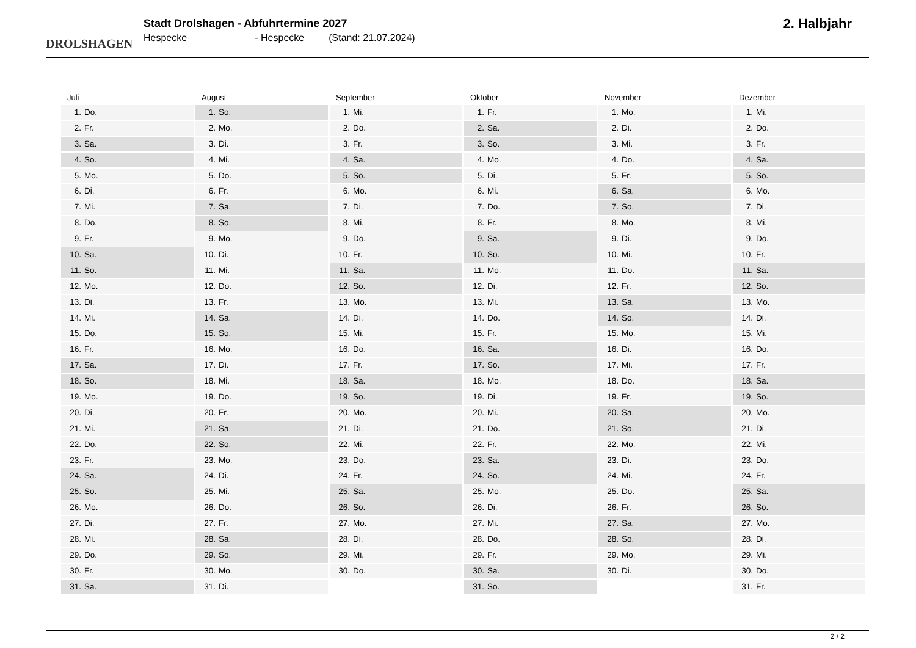DROLSHAGEN
Stadt Drolshagen - Abfuhrtermine 2027
Hespecke - Hespecke (Stand: 21.07.2024)
2. Halbjahr
Juli
1. Do.
2. Fr.
3. Sa.
4. So.
5. Mo.
6. Di.
7. Mi.
8. Do.
9. Fr.
10. Sa.
11. So.
12. Mo.
13. Di.
14. Mi.
15. Do.
16. Fr.
17. Sa.
18. So.
19. Mo.
20. Di.
21. Mi.
22. Do.
23. Fr.
24. Sa.
25. So.
26. Mo.
27. Di.
28. Mi.
29. Do.
30. Fr.
31. Sa.
August
1. So.
2. Mo.
3. Di.
4. Mi.
5. Do.
6. Fr.
7. Sa.
8. So.
9. Mo.
10. Di.
11. Mi.
12. Do.
13. Fr.
14. Sa.
15. So.
16. Mo.
17. Di.
18. Mi.
19. Do.
20. Fr.
21. Sa.
22. So.
23. Mo.
24. Di.
25. Mi.
26. Do.
27. Fr.
28. Sa.
29. So.
30. Mo.
31. Di.
September
1. Mi.
2. Do.
3. Fr.
4. Sa.
5. So.
6. Mo.
7. Di.
8. Mi.
9. Do.
10. Fr.
11. Sa.
12. So.
13. Mo.
14. Di.
15. Mi.
16. Do.
17. Fr.
18. Sa.
19. So.
20. Mo.
21. Di.
22. Mi.
23. Do.
24. Fr.
25. Sa.
26. So.
27. Mo.
28. Di.
29. Mi.
30. Do.
Oktober
1. Fr.
2. Sa.
3. So.
4. Mo.
5. Di.
6. Mi.
7. Do.
8. Fr.
9. Sa.
10. So.
11. Mo.
12. Di.
13. Mi.
14. Do.
15. Fr.
16. Sa.
17. So.
18. Mo.
19. Di.
20. Mi.
21. Do.
22. Fr.
23. Sa.
24. So.
25. Mo.
26. Di.
27. Mi.
28. Do.
29. Fr.
30. Sa.
31. So.
November
1. Mo.
2. Di.
3. Mi.
4. Do.
5. Fr.
6. Sa.
7. So.
8. Mo.
9. Di.
10. Mi.
11. Do.
12. Fr.
13. Sa.
14. So.
15. Mo.
16. Di.
17. Mi.
18. Do.
19. Fr.
20. Sa.
21. So.
22. Mo.
23. Di.
24. Mi.
25. Do.
26. Fr.
27. Sa.
28. So.
29. Mo.
30. Di.
Dezember
1. Mi.
2. Do.
3. Fr.
4. Sa.
5. So.
6. Mo.
7. Di.
8. Mi.
9. Do.
10. Fr.
11. Sa.
12. So.
13. Mo.
14. Di.
15. Mi.
16. Do.
17. Fr.
18. Sa.
19. So.
20. Mo.
21. Di.
22. Mi.
23. Do.
24. Fr.
25. Sa.
26. So.
27. Mo.
28. Di.
29. Mi.
30. Do.
31. Fr.
2 / 2